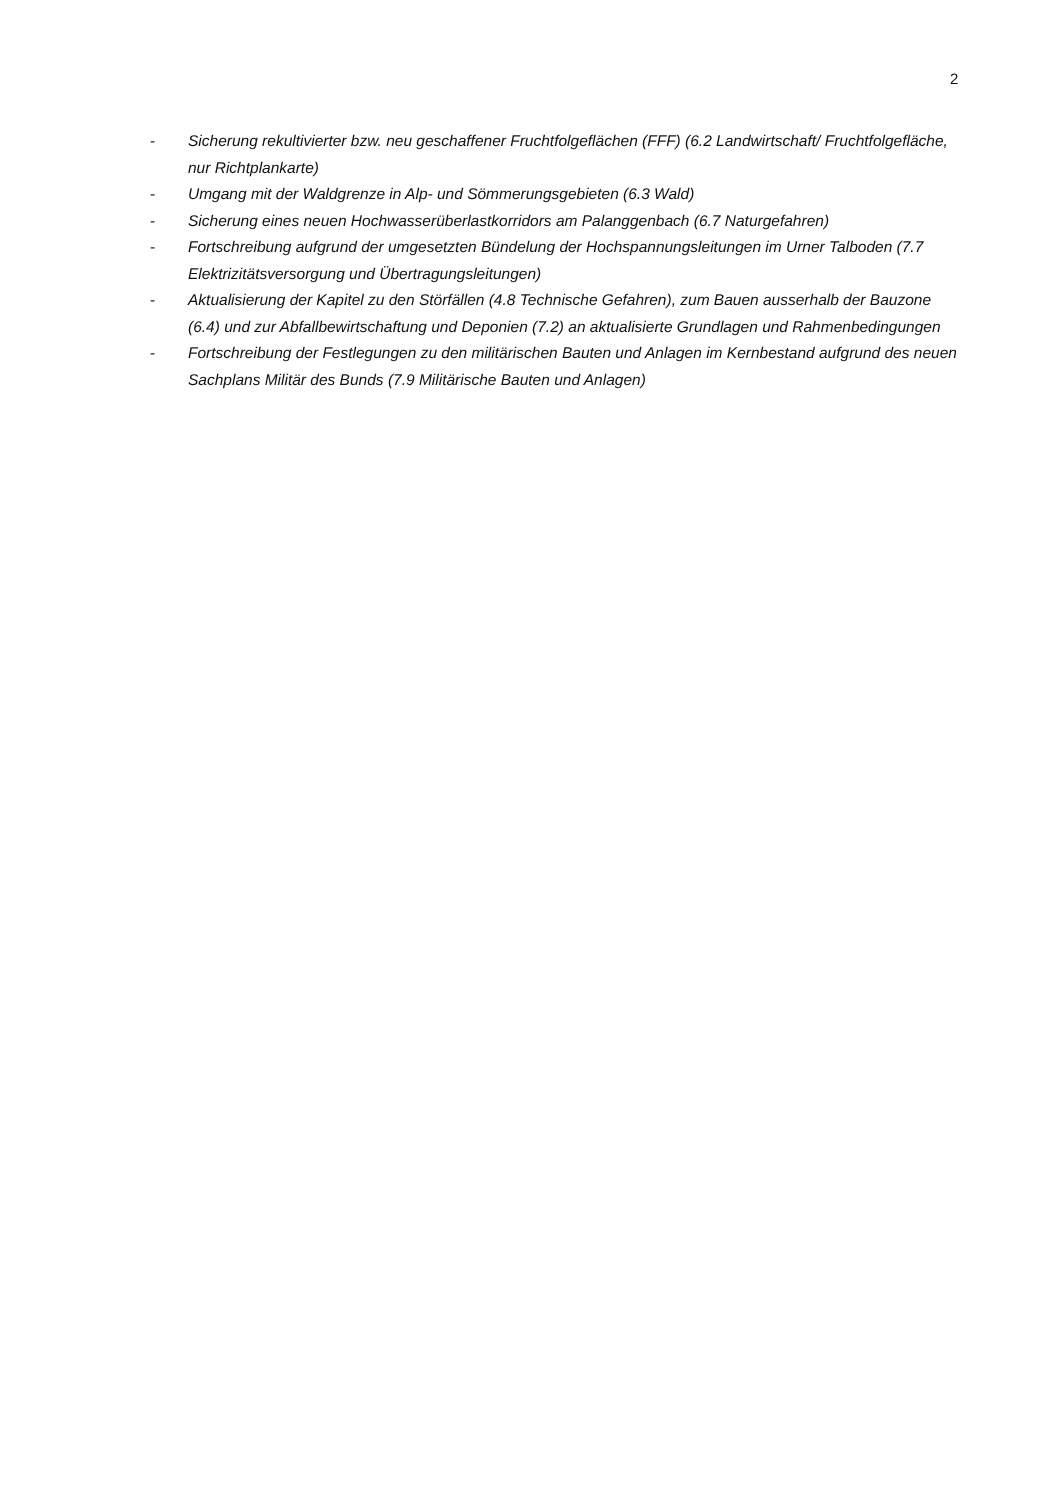2
- Sicherung rekultivierter bzw. neu geschaffener Fruchtfolgeflächen (FFF) (6.2 Landwirtschaft/ Fruchtfolgefläche, nur Richtplankarte)
- Umgang mit der Waldgrenze in Alp- und Sömmerungsgebieten (6.3 Wald)
- Sicherung eines neuen Hochwasserüberlastkorridors am Palanggenbach (6.7 Naturgefahren)
- Fortschreibung aufgrund der umgesetzten Bündelung der Hochspannungsleitungen im Urner Tal­boden (7.7 Elektrizitätsversorgung und Übertragungsleitungen)
- Aktualisierung der Kapitel zu den Störfällen (4.8 Technische Gefahren), zum Bauen ausserhalb der Bauzone (6.4) und zur Abfallbewirtschaftung und Deponien (7.2) an aktualisierte Grundlagen und Rahmenbedingungen
- Fortschreibung der Festlegungen zu den militärischen Bauten und Anlagen im Kernbestand auf­grund des neuen Sachplans Militär des Bunds (7.9 Militärische Bauten und Anlagen)